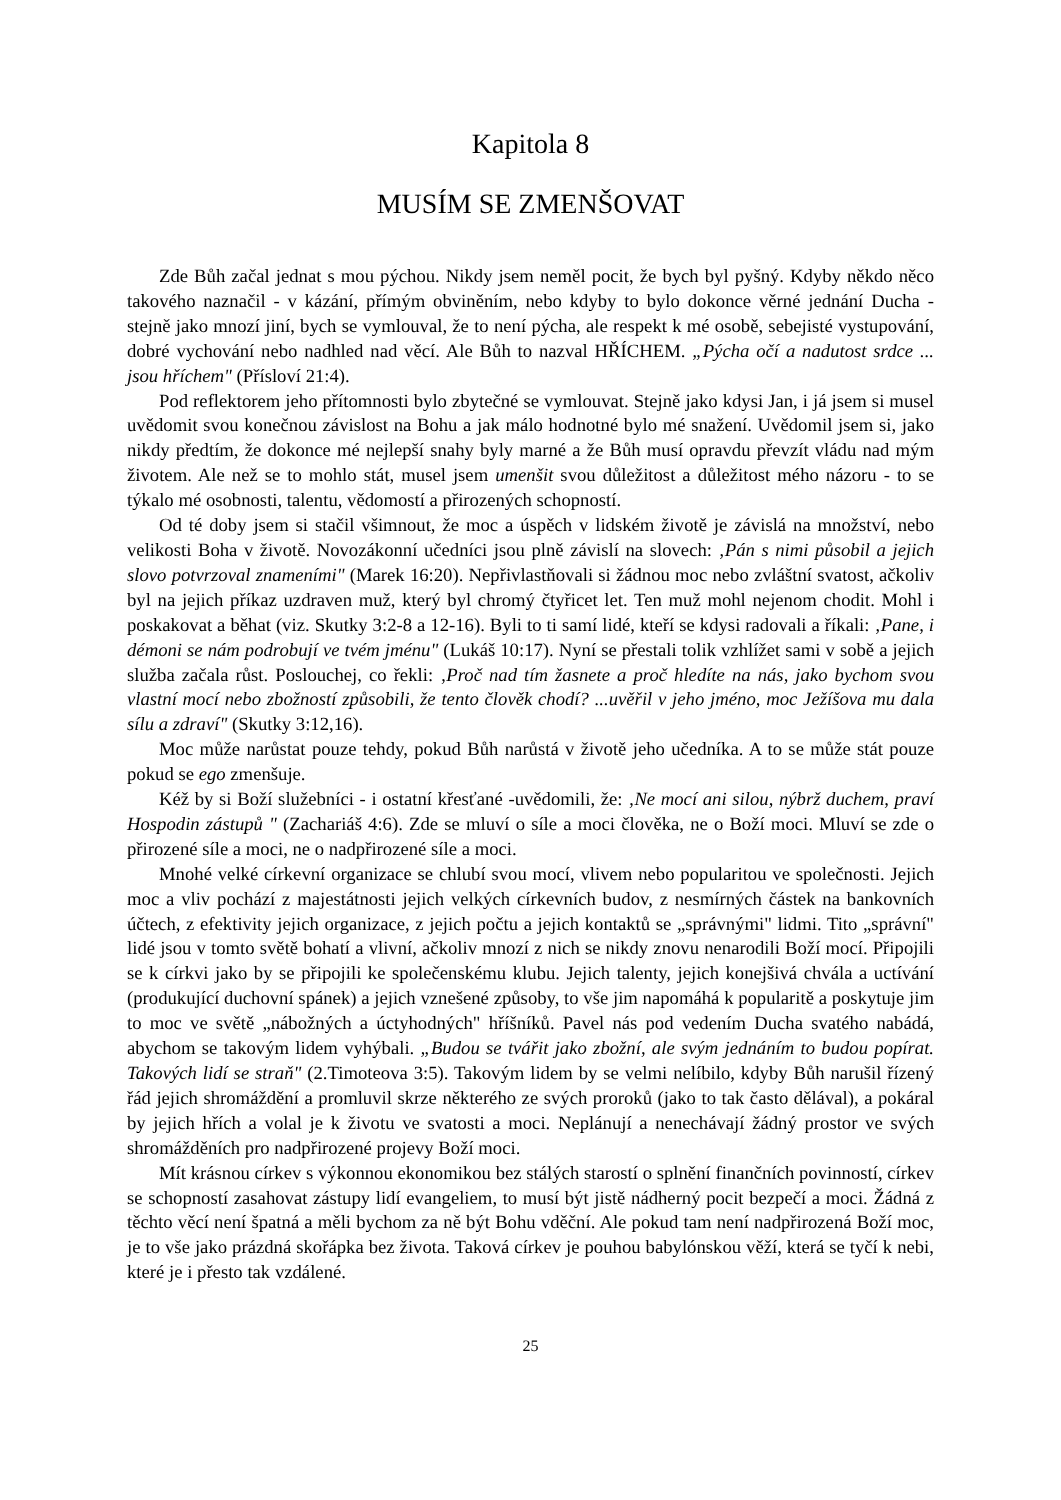Kapitola 8
MUSÍM SE ZMENŠOVAT
Zde Bůh začal jednat s mou pýchou. Nikdy jsem neměl pocit, že bych byl pyšný. Kdyby někdo něco takového naznačil - v kázání, přímým obviněním, nebo kdyby to bylo dokonce věrné jednání Ducha - stejně jako mnozí jiní, bych se vymlouval, že to není pýcha, ale respekt k mé osobě, sebejisté vystupování, dobré vychování nebo nadhled nad věcí. Ale Bůh to nazval HŘÍCHEM. „Pýcha očí a nadutost srdce ... jsou hříchem" (Přísloví 21:4).
Pod reflektorem jeho přítomnosti bylo zbytečné se vymlouvat. Stejně jako kdysi Jan, i já jsem si musel uvědomit svou konečnou závislost na Bohu a jak málo hodnotné bylo mé snažení. Uvědomil jsem si, jako nikdy předtím, že dokonce mé nejlepší snahy byly marné a že Bůh musí opravdu převzít vládu nad mým životem. Ale než se to mohlo stát, musel jsem umenšit svou důležitost a důležitost mého názoru - to se týkalo mé osobnosti, talentu, vědomostí a přirozených schopností.
Od té doby jsem si stačil všimnout, že moc a úspěch v lidském životě je závislá na množství, nebo velikosti Boha v životě. Novozákonní učedníci jsou plně závislí na slovech: ‚Pán s nimi působil a jejich slovo potvrzoval znameními" (Marek 16:20). Nepřivlastňovali si žádnou moc nebo zvláštní svatost, ačkoliv byl na jejich příkaz uzdraven muž, který byl chromý čtyřicet let. Ten muž mohl nejenom chodit. Mohl i poskakovat a běhat (viz. Skutky 3:2-8 a 12-16). Byli to ti samí lidé, kteří se kdysi radovali a říkali: ‚Pane, i démoni se nám podrobují ve tvém jménu" (Lukáš 10:17). Nyní se přestali tolik vzhlížet sami v sobě a jejich služba začala růst. Poslouchej, co řekli: ‚Proč nad tím žasnete a proč hledíte na nás, jako bychom svou vlastní mocí nebo zbožností způsobili, že tento člověk chodí? ...uvěřil v jeho jméno, moc Ježíšova mu dala sílu a zdraví" (Skutky 3:12,16).
Moc může narůstat pouze tehdy, pokud Bůh narůstá v životě jeho učedníka. A to se může stát pouze pokud se ego zmenšuje.
Kéž by si Boží služebníci - i ostatní křesťané -uvědomili, že: ‚Ne mocí ani silou, nýbrž duchem, praví Hospodin zástupů " (Zachariáš 4:6). Zde se mluví o síle a moci člověka, ne o Boží moci. Mluví se zde o přirozené síle a moci, ne o nadpřirozené síle a moci.
Mnohé velké církevní organizace se chlubí svou mocí, vlivem nebo popularitou ve společnosti. Jejich moc a vliv pochází z majestátnosti jejich velkých církevních budov, z nesmírných částek na bankovních účtech, z efektivity jejich organizace, z jejich počtu a jejich kontaktů se „správnými" lidmi. Tito „správní" lidé jsou v tomto světě bohatí a vlivní, ačkoliv mnozí z nich se nikdy znovu nenarodili Boží mocí. Připojili se k církvi jako by se připojili ke společenskému klubu. Jejich talenty, jejich konejšivá chvála a uctívání (produkující duchovní spánek) a jejich vznešené způsoby, to vše jim napomáhá k popularitě a poskytuje jim to moc ve světě „nábožných a úctyhodných" hříšníků. Pavel nás pod vedením Ducha svatého nabádá, abychom se takovým lidem vyhýbali. „Budou se tvářit jako zbožní, ale svým jednáním to budou popírat. Takových lidí se straň" (2.Timoteova 3:5). Takovým lidem by se velmi nelíbilo, kdyby Bůh narušil řízený řád jejich shromáždění a promluvil skrze některého ze svých proroků (jako to tak často dělával), a pokáral by jejich hřích a volal je k životu ve svatosti a moci. Neplánují a nenechávají žádný prostor ve svých shromážděních pro nadpřirozené projevy Boží moci.
Mít krásnou církev s výkonnou ekonomikou bez stálých starostí o splnění finančních povinností, církev se schopností zasahovat zástupy lidí evangeliem, to musí být jistě nádherný pocit bezpečí a moci. Žádná z těchto věcí není špatná a měli bychom za ně být Bohu vděční. Ale pokud tam není nadpřirozená Boží moc, je to vše jako prázdná skořápka bez života. Taková církev je pouhou babylónskou věží, která se tyčí k nebi, které je i přesto tak vzdálené.
25